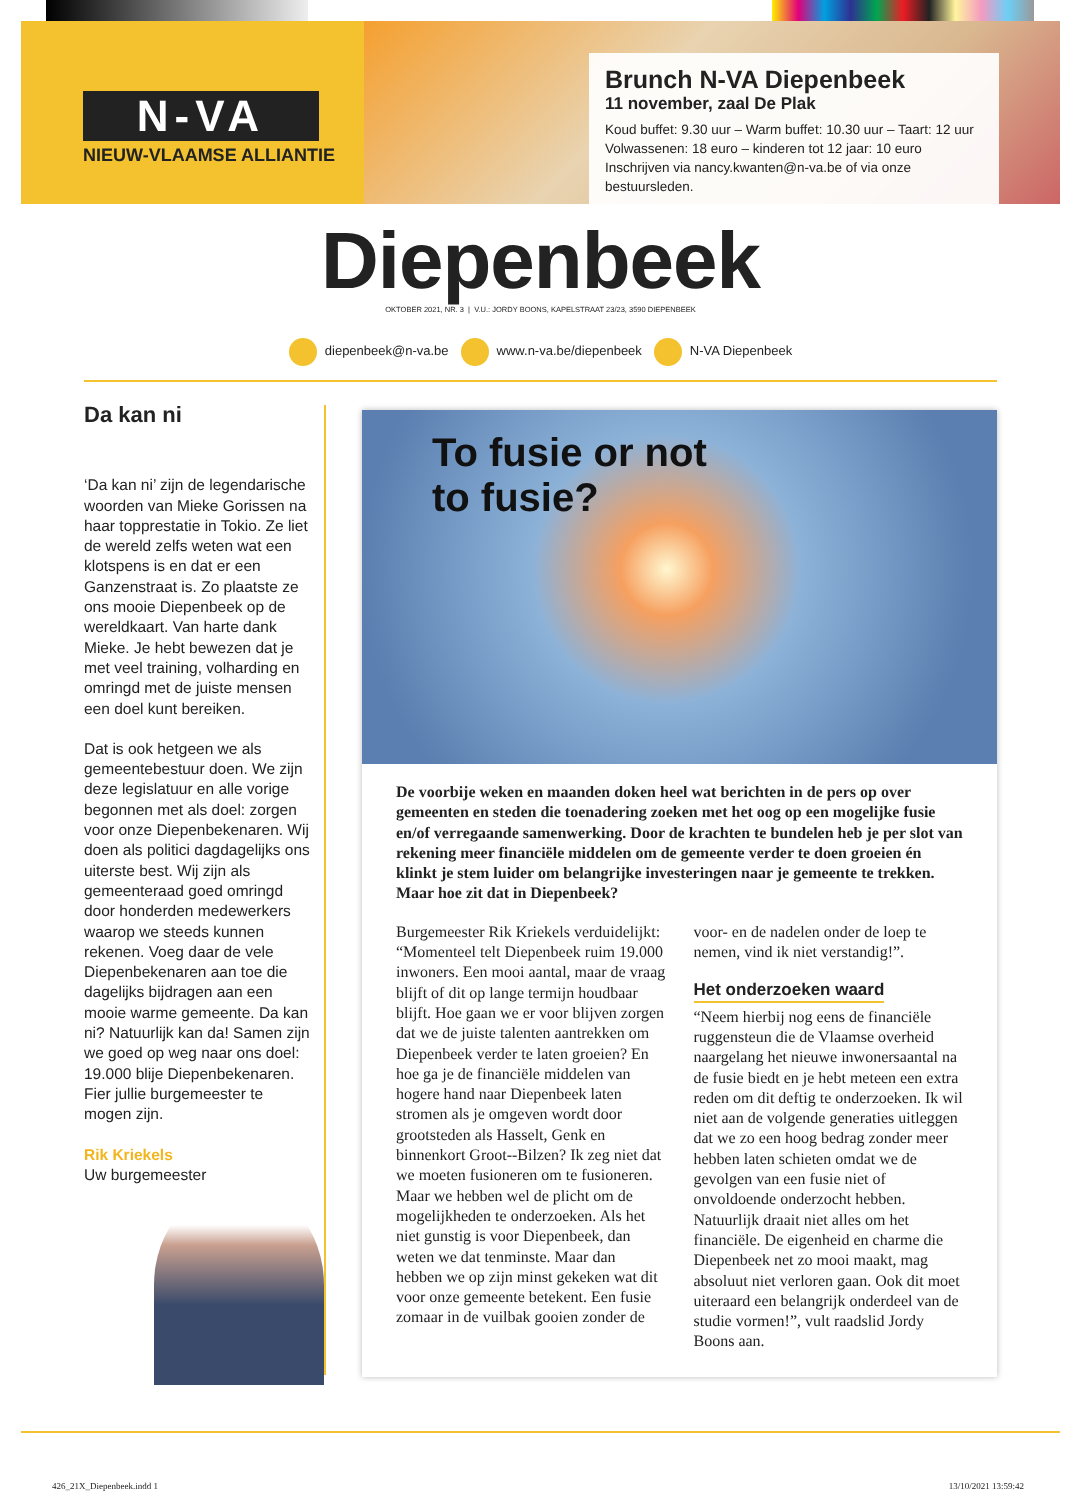N-VA
NIEUW-VLAAMSE ALLIANTIE
Brunch N-VA Diepenbeek
11 november, zaal De Plak
Koud buffet: 9.30 uur – Warm buffet: 10.30 uur – Taart: 12 uur
Volwassenen: 18 euro – kinderen tot 12 jaar: 10 euro
Inschrijven via nancy.kwanten@n-va.be of via onze bestuursleden.
Diepenbeek
OKTOBER 2021, NR. 3 | V.U.: JORDY BOONS, KAPELSTRAAT 23/23, 3590 DIEPENBEEK
diepenbeek@n-va.be www.n-va.be/diepenbeek N-VA Diepenbeek
Da kan ni
‘Da kan ni’ zijn de legendarische woorden van Mieke Gorissen na haar topprestatie in Tokio. Ze liet de wereld zelfs weten wat een klotspens is en dat er een Ganzenstraat is. Zo plaatste ze ons mooie Diepenbeek op de wereldkaart. Van harte dank Mieke. Je hebt bewezen dat je met veel training, volharding en omringd met de juiste mensen een doel kunt bereiken.
Dat is ook hetgeen we als gemeentebestuur doen. We zijn deze legislatuur en alle vorige begonnen met als doel: zorgen voor onze Diepenbekenaren. Wij doen als politici dagdagelijks ons uiterste best. Wij zijn als gemeenteraad goed omringd door honderden medewerkers waarop we steeds kunnen rekenen. Voeg daar de vele Diepenbekenaren aan toe die dagelijks bijdragen aan een mooie warme gemeente. Da kan ni? Natuurlijk kan da! Samen zijn we goed op weg naar ons doel: 19.000 blije Diepenbekenaren. Fier jullie burgemeester te mogen zijn.
Rik Kriekels
Uw burgemeester
To fusie or not
to fusie?
De voorbije weken en maanden doken heel wat berichten in de pers op over gemeenten en steden die toenadering zoeken met het oog op een mogelijke fusie en/of verregaande samenwerking. Door de krachten te bundelen heb je per slot van rekening meer financiële middelen om de gemeente verder te doen groeien én klinkt je stem luider om belangrijke investeringen naar je gemeente te trekken. Maar hoe zit dat in Diepenbeek?
Burgemeester Rik Kriekels verduidelijkt: “Momenteel telt Diepenbeek ruim 19.000 inwoners. Een mooi aantal, maar de vraag blijft of dit op lange termijn houdbaar blijft. Hoe gaan we er voor blijven zorgen dat we de juiste talenten aantrekken om Diepenbeek verder te laten groeien? En hoe ga je de financiële middelen van hogere hand naar Diepenbeek laten stromen als je omgeven wordt door grootsteden als Hasselt, Genk en binnenkort Groot--Bilzen? Ik zeg niet dat we moeten fusioneren om te fusioneren. Maar we hebben wel de plicht om de mogelijkheden te onderzoeken. Als het niet gunstig is voor Diepenbeek, dan weten we dat tenminste. Maar dan hebben we op zijn minst gekeken wat dit voor onze gemeente betekent. Een fusie zomaar in de vuilbak gooien zonder de voor- en de nadelen onder de loep te nemen, vind ik niet verstandig!”.
Het onderzoeken waard
“Neem hierbij nog eens de financiële ruggensteun die de Vlaamse overheid naargelang het nieuwe inwonersaantal na de fusie biedt en je hebt meteen een extra reden om dit deftig te onderzoeken. Ik wil niet aan de volgende generaties uitleggen dat we zo een hoog bedrag zonder meer hebben laten schieten omdat we de gevolgen van een fusie niet of onvoldoende onderzocht hebben. Natuurlijk draait niet alles om het financiële. De eigenheid en charme die Diepenbeek net zo mooi maakt, mag absoluut niet verloren gaan. Ook dit moet uiteraard een belangrijk onderdeel van de studie vormen!”, vult raadslid Jordy Boons aan.
426_21X_Diepenbeek.indd 1 13/10/2021 13:59:42